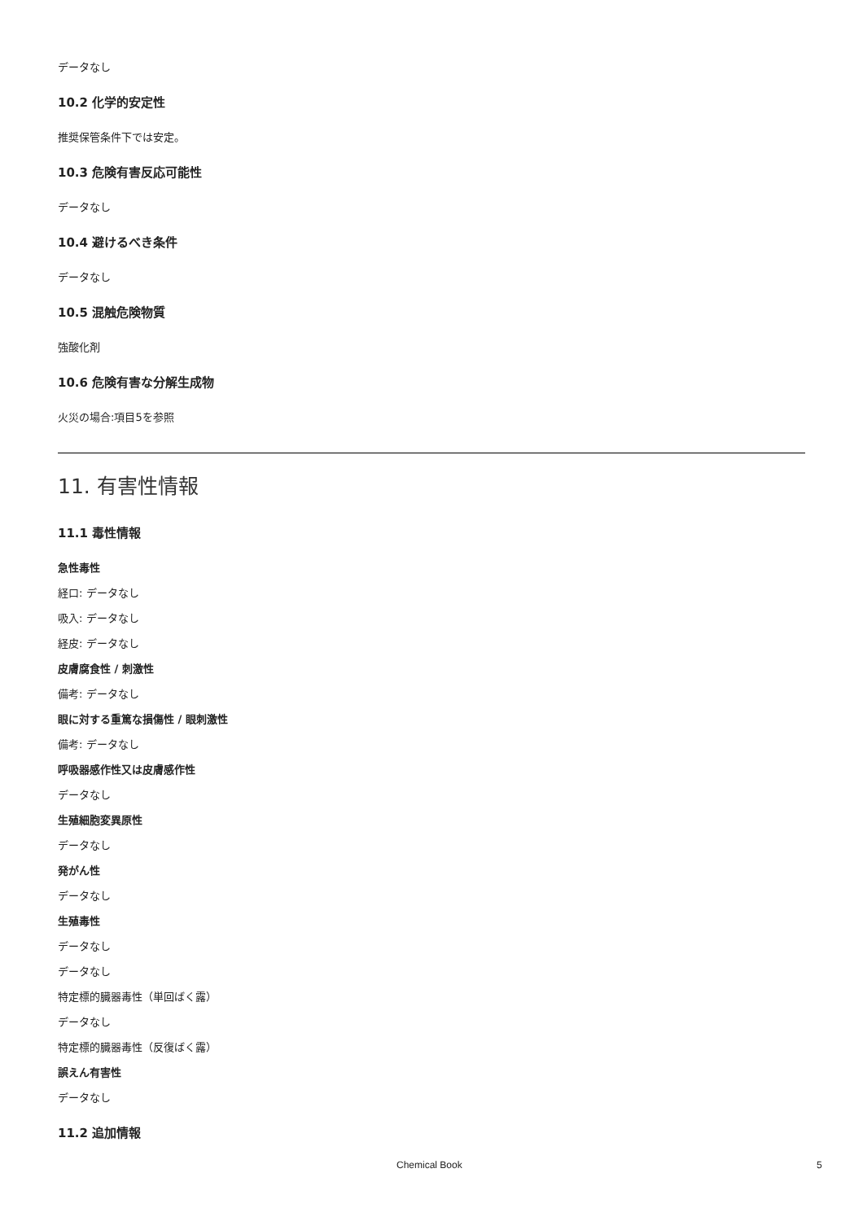データなし
10.2 化学的安定性
推奨保管条件下では安定。
10.3 危険有害反応可能性
データなし
10.4 避けるべき条件
データなし
10.5 混触危険物質
強酸化剤
10.6 危険有害な分解生成物
火災の場合:項目5を参照
11. 有害性情報
11.1 毒性情報
急性毒性
経口: データなし
吸入: データなし
経皮: データなし
皮膚腐食性 / 刺激性
備考: データなし
眼に対する重篤な損傷性 / 眼刺激性
備考: データなし
呼吸器感作性又は皮膚感作性
データなし
生殖細胞変異原性
データなし
発がん性
データなし
生殖毒性
データなし
データなし
特定標的臓器毒性（単回ばく露）
データなし
特定標的臓器毒性（反復ばく露）
誤えん有害性
データなし
11.2 追加情報
Chemical Book 5